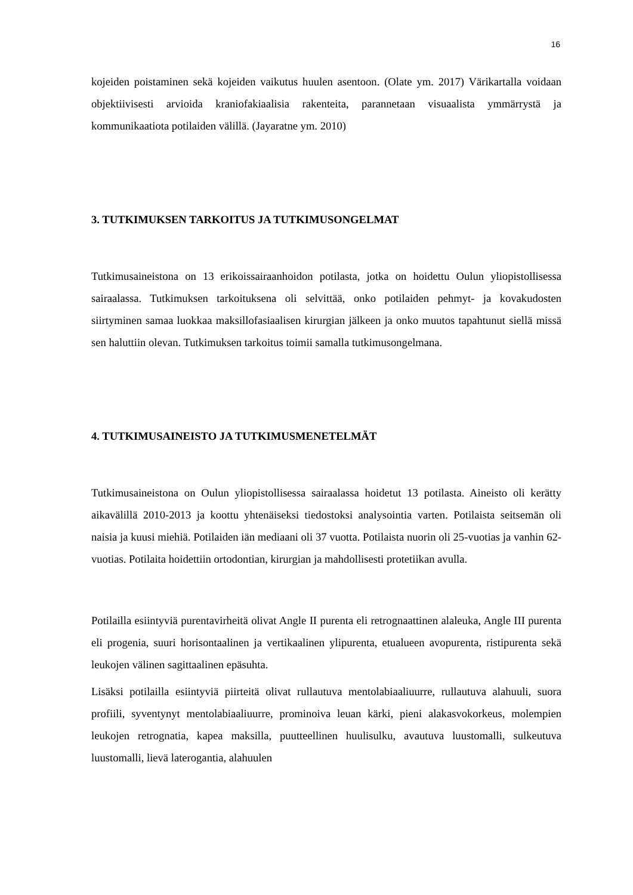16
kojeiden poistaminen sekä kojeiden vaikutus huulen asentoon. (Olate ym. 2017) Värikartalla voidaan objektiivisesti arvioida kraniofakiaalisia rakenteita, parannetaan visuaalista ymmärrystä ja kommunikaatiota potilaiden välillä. (Jayaratne ym. 2010)
3. TUTKIMUKSEN TARKOITUS JA TUTKIMUSONGELMAT
Tutkimusaineistona on 13 erikoissairaanhoidon potilasta, jotka on hoidettu Oulun yliopistollisessa sairaalassa. Tutkimuksen tarkoituksena oli selvittää, onko potilaiden pehmyt- ja kovakudosten siirtyminen samaa luokkaa maksillofasiaalisen kirurgian jälkeen ja onko muutos tapahtunut siellä missä sen haluttiin olevan. Tutkimuksen tarkoitus toimii samalla tutkimusongelmana.
4. TUTKIMUSAINEISTO JA TUTKIMUSMENETELMÄT
Tutkimusaineistona on Oulun yliopistollisessa sairaalassa hoidetut 13 potilasta. Aineisto oli kerätty aikavälillä 2010-2013 ja koottu yhtenäiseksi tiedostoksi analysointia varten. Potilaista seitsemän oli naisia ja kuusi miehiä. Potilaiden iän mediaani oli 37 vuotta. Potilaista nuorin oli 25-vuotias ja vanhin 62-vuotias. Potilaita hoidettiin ortodontian, kirurgian ja mahdollisesti protetiikan avulla.
Potilailla esiintyviä purentavirheitä olivat Angle II purenta eli retrognaattinen alaleuka, Angle III purenta eli progenia, suuri horisontaalinen ja vertikaalinen ylipurenta, etualueen avopurenta, ristipurenta sekä leukojen välinen sagittaalinen epäsuhta.
Lisäksi potilailla esiintyviä piirteitä olivat rullautuva mentolabiaaliuurre, rullautuva alahuuli, suora profiili, syventynyt mentolabiaaliuurre, prominoiva leuan kärki, pieni alakasvokorkeus, molempien leukojen retrognatia, kapea maksilla, puutteellinen huulisulku, avautuva luustomalli, sulkeutuva luustomalli, lievä laterogantia, alahuulen